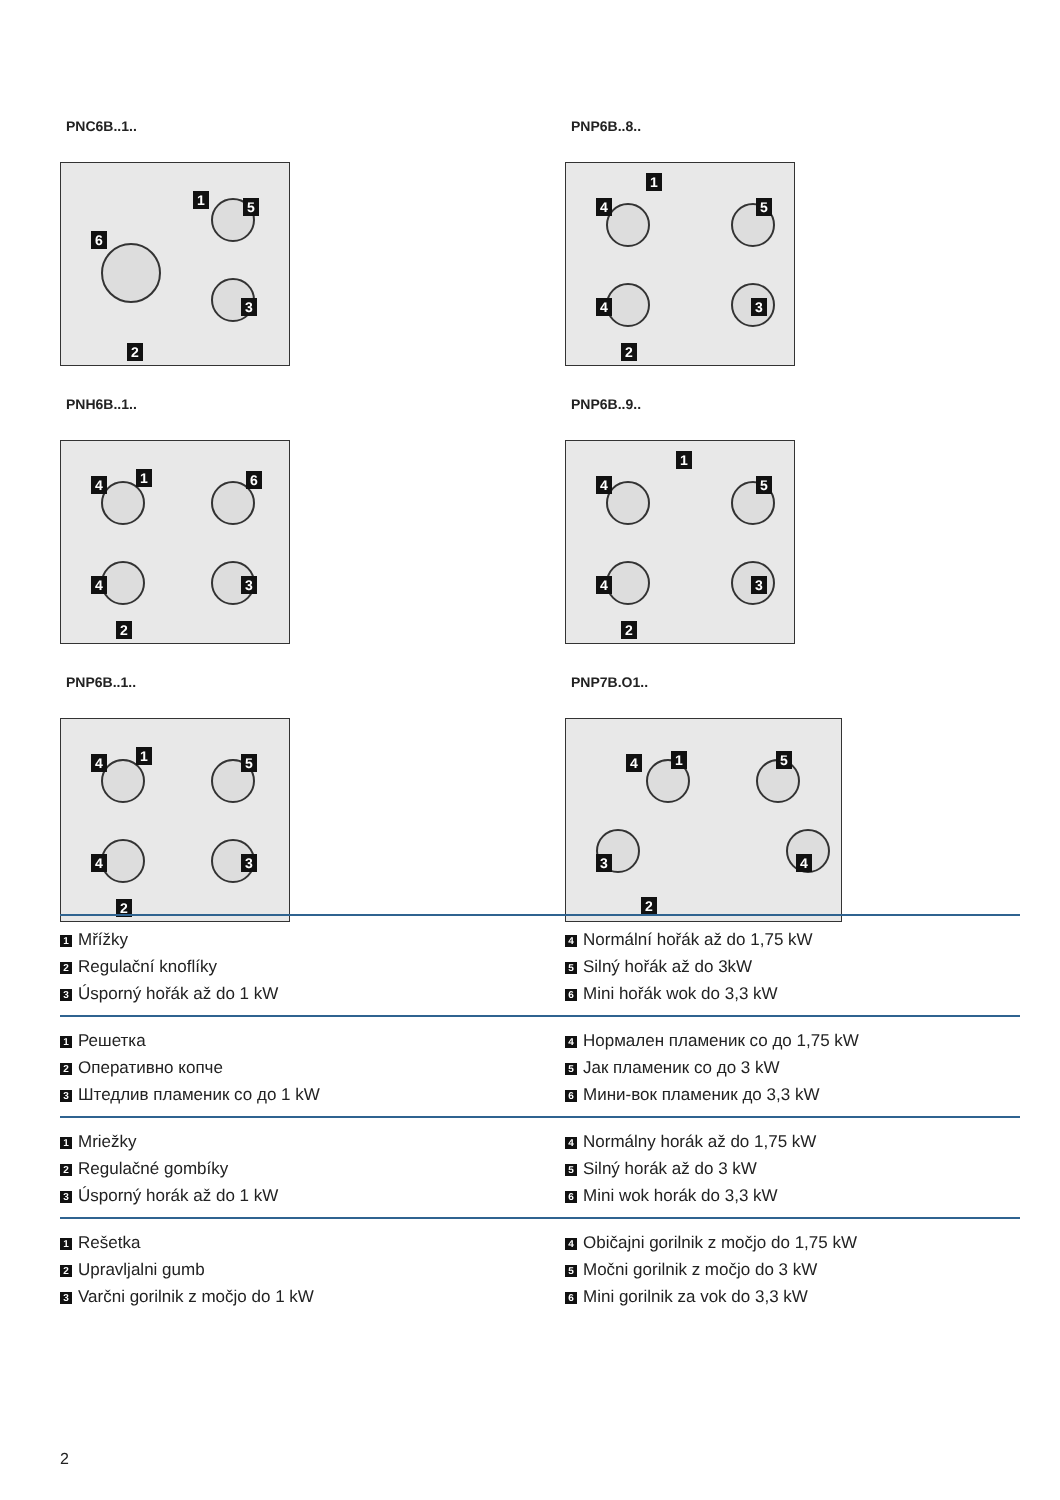PNC6B..1..
6
1 5
3
2
PNP6B..8..
1
4
4
5
3
2
PNH6B..1..
4 1 6
4 3
2
PNP6B..9..
1
4
4
5
3
2
PNP6B..1..
4 1 5
4 3
2
PNP7B.O1..
4 1 5
3 4
2
1 Mřížky
2 Regulační knoflíky
3 Úsporný hořák až do 1 kW
4 Normální hořák až do 1,75 kW
5 Silný hořák až do 3kW
6 Mini hořák wok do 3,3 kW
1 Решетка
2 Оперативно копче
3 Штедлив пламеник со до 1 kW
4 Нормален пламеник со до 1,75 kW
5 Јак пламеник со до 3 kW
6 Мини-вок пламеник до 3,3 kW
1 Mriežky
2 Regulačné gombíky
3 Úsporný horák až do 1 kW
4 Normálny horák až do 1,75 kW
5 Silný horák až do 3 kW
6 Mini wok horák do 3,3 kW
1 Rešetka
2 Upravljalni gumb
3 Varčni gorilnik z močjo do 1 kW
4 Običajni gorilnik z močjo do 1,75 kW
5 Močni gorilnik z močjo do 3 kW
6 Mini gorilnik za vok do 3,3 kW
2